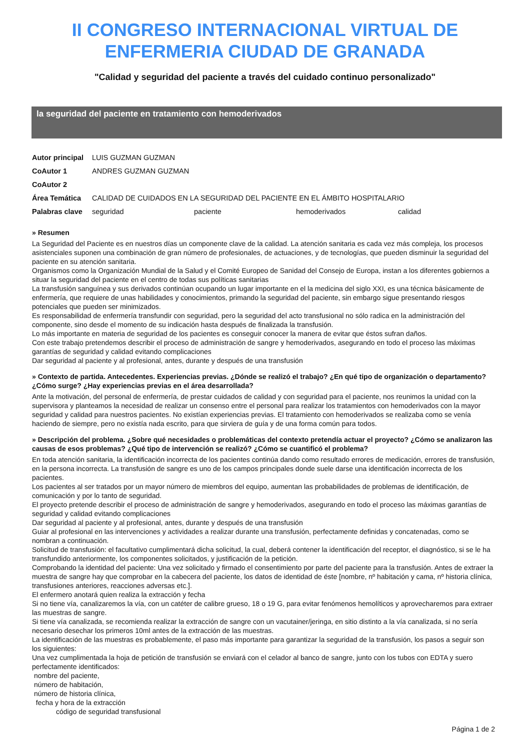II CONGRESO INTERNACIONAL VIRTUAL DE
ENFERMERIA CIUDAD DE GRANADA
"Calidad y seguridad del paciente a través del cuidado continuo personalizado"
la seguridad del paciente en tratamiento con hemoderivados
Autor principal LUIS GUZMAN GUZMAN
CoAutor 1 ANDRES GUZMAN GUZMAN
CoAutor 2
Área Temática CALIDAD DE CUIDADOS EN LA SEGURIDAD DEL PACIENTE EN EL ÁMBITO HOSPITALARIO
Palabras clave
seguridad paciente hemoderivados calidad
» Resumen
La Seguridad del Paciente es en nuestros días un componente clave de la calidad. La atención sanitaria es cada vez más compleja, los procesos asistenciales suponen una combinación de gran número de profesionales, de actuaciones, y de tecnologías, que pueden disminuir la seguridad del paciente en su atención sanitaria.
Organismos como la Organización Mundial de la Salud y el Comité Europeo de Sanidad del Consejo de Europa, instan a los diferentes gobiernos a situar la seguridad del paciente en el centro de todas sus políticas sanitarias
La transfusión sanguínea y sus derivados continúan ocupando un lugar importante en el la medicina del siglo XXI, es una técnica básicamente de enfermería, que requiere de unas habilidades y conocimientos, primando la seguridad del paciente, sin embargo sigue presentando riesgos potenciales que pueden ser minimizados.
Es responsabilidad de enfermería transfundir con seguridad, pero la seguridad del acto transfusional no sólo radica en la administración del componente, sino desde el momento de su indicación hasta después de finalizada la transfusión.
Lo más importante en materia de seguridad de los pacientes es conseguir conocer la manera de evitar que éstos sufran daños.
Con este trabajo pretendemos describir el proceso de administración de sangre y hemoderivados, asegurando en todo el proceso las máximas garantías de seguridad y calidad evitando complicaciones
Dar seguridad al paciente y al profesional, antes, durante y después de una transfusión
» Contexto de partida. Antecedentes. Experiencias previas. ¿Dónde se realizó el trabajo? ¿En qué tipo de organización o departamento? ¿Cómo surge? ¿Hay experiencias previas en el área desarrollada?
Ante la motivación, del personal de enfermería, de prestar cuidados de calidad y con seguridad para el paciente, nos reunimos la unidad con la supervisora y planteamos la necesidad de realizar un consenso entre el personal para realizar los tratamientos con hemoderivados con la mayor seguridad y calidad para nuestros pacientes. No existían experiencias previas. El tratamiento con hemoderivados se realizaba como se venía haciendo de siempre, pero no existía nada escrito, para que sirviera de guía y de una forma común para todos.
» Descripción del problema. ¿Sobre qué necesidades o problemáticas del contexto pretendía actuar el proyecto? ¿Cómo se analizaron las causas de esos problemas? ¿Qué tipo de intervención se realizó? ¿Cómo se cuantificó el problema?
En toda atención sanitaria, la identificación incorrecta de los pacientes continúa dando como resultado errores de medicación, errores de transfusión, en la persona incorrecta. La transfusión de sangre es uno de los campos principales donde suele darse una identificación incorrecta de los pacientes.
Los pacientes al ser tratados por un mayor número de miembros del equipo, aumentan las probabilidades de problemas de identificación, de comunicación y por lo tanto de seguridad.
El proyecto pretende describir el proceso de administración de sangre y hemoderivados, asegurando en todo el proceso las máximas garantías de seguridad y calidad evitando complicaciones
Dar seguridad al paciente y al profesional, antes, durante y después de una transfusión
Guiar al profesional en las intervenciones y actividades a realizar durante una transfusión, perfectamente definidas y concatenadas, como se nombran a continuación.
Solicitud de transfusión: el facultativo cumplimentará dicha solicitud, la cual, deberá contener la identificación del receptor, el diagnóstico, si se le ha transfundido anteriormente, los componentes solicitados, y justificación de la petición.
Comprobando la identidad del paciente: Una vez solicitado y firmado el consentimiento por parte del paciente para la transfusión. Antes de extraer la muestra de sangre hay que comprobar en la cabecera del paciente, los datos de identidad de éste [nombre, nº habitación y cama, nº historia clínica, transfusiones anteriores, reacciones adversas etc.].
El enfermero anotará quien realiza la extracción y fecha
Si no tiene vía, canalizaremos la vía, con un catéter de calibre grueso, 18 o 19 G, para evitar fenómenos hemolíticos y aprovecharemos para extraer las muestras de sangre.
Si tiene vía canalizada, se recomienda realizar la extracción de sangre con un vacutainer/jeringa, en sitio distinto a la vía canalizada, si no sería necesario desechar los primeros 10ml antes de la extracción de las muestras.
La identificación de las muestras es probablemente, el paso más importante para garantizar la seguridad de la transfusión, los pasos a seguir son los siguientes:
Una vez cumplimentada la hoja de petición de transfusión se enviará con el celador al banco de sangre, junto con los tubos con EDTA y suero perfectamente identificados:
nombre del paciente,
número de habitación,
número de historia clínica,
fecha y hora de la extracción
código de seguridad transfusional
Página 1 de 2